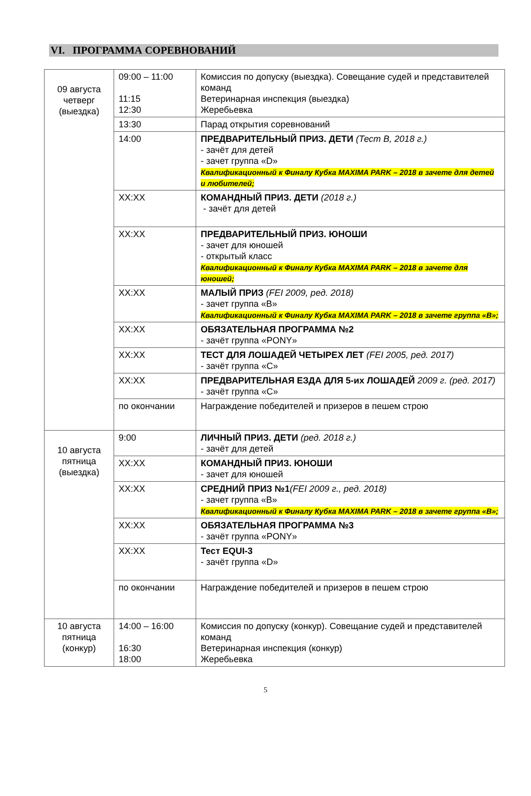VI. ПРОГРАММА СОРЕВНОВАНИЙ
| 09 августа четверг (выездка) | 09:00 – 11:00 11:15 12:30 | Комиссия по допуску (выездка). Совещание судей и представителей команд Ветеринарная инспекция (выездка) Жеребьевка |
| | 13:30 | Парад открытия соревнований |
| | 14:00 | ПРЕДВАРИТЕЛЬНЫЙ ПРИЗ. ДЕТИ (Тест В, 2018 г.) - зачёт для детей - зачет группа «D» Квалификационный к Финалу Кубка MAXIMA PARK – 2018 в зачете для детей и любителей; |
| | ХХ:ХХ | КОМАНДНЫЙ ПРИЗ. ДЕТИ (2018 г.) - зачёт для детей |
| | ХХ:ХХ | ПРЕДВАРИТЕЛЬНЫЙ ПРИЗ. ЮНОШИ - зачет для юношей - открытый класс Квалификационный к Финалу Кубка MAXIMA PARK – 2018 в зачете для юношей; |
| | ХХ:ХХ | МАЛЫЙ ПРИЗ (FEI 2009, ред. 2018) - зачет группа «В» Квалификационный к Финалу Кубка MAXIMA PARK – 2018 в зачете группа «В»; |
| | ХХ:ХХ | ОБЯЗАТЕЛЬНАЯ ПРОГРАММА №2 - зачёт группа «PONY» |
| | ХХ:ХХ | ТЕСТ ДЛЯ ЛОШАДЕЙ ЧЕТЫРЕХ ЛЕТ (FEI 2005, ред. 2017) - зачёт группа «С» |
| | ХХ:ХХ | ПРЕДВАРИТЕЛЬНАЯ ЕЗДА ДЛЯ 5-их ЛОШАДЕЙ 2009 г. (ред. 2017) - зачёт группа «С» |
| | по окончании | Награждение победителей и призеров в пешем строю |
| 10 августа пятница (выездка) | 9:00 | ЛИЧНЫЙ ПРИЗ. ДЕТИ (ред. 2018 г.) - зачёт для детей |
| | ХХ:ХХ | КОМАНДНЫЙ ПРИЗ. ЮНОШИ - зачет для юношей |
| | ХХ:ХХ | СРЕДНИЙ ПРИЗ №1 (FEI 2009 г., ред. 2018) - зачет группа «В» Квалификационный к Финалу Кубка MAXIMA PARK – 2018 в зачете группа «В»; |
| | ХХ:ХХ | ОБЯЗАТЕЛЬНАЯ ПРОГРАММА №3 - зачёт группа «PONY» |
| | ХХ:ХХ | Тест EQUI-3 - зачёт группа «D» |
| | по окончании | Награждение победителей и призеров в пешем строю |
| 10 августа пятница (конкур) | 14:00 – 16:00 16:30 18:00 | Комиссия по допуску (конкур). Совещание судей и представителей команд Ветеринарная инспекция (конкур) Жеребьевка |
5